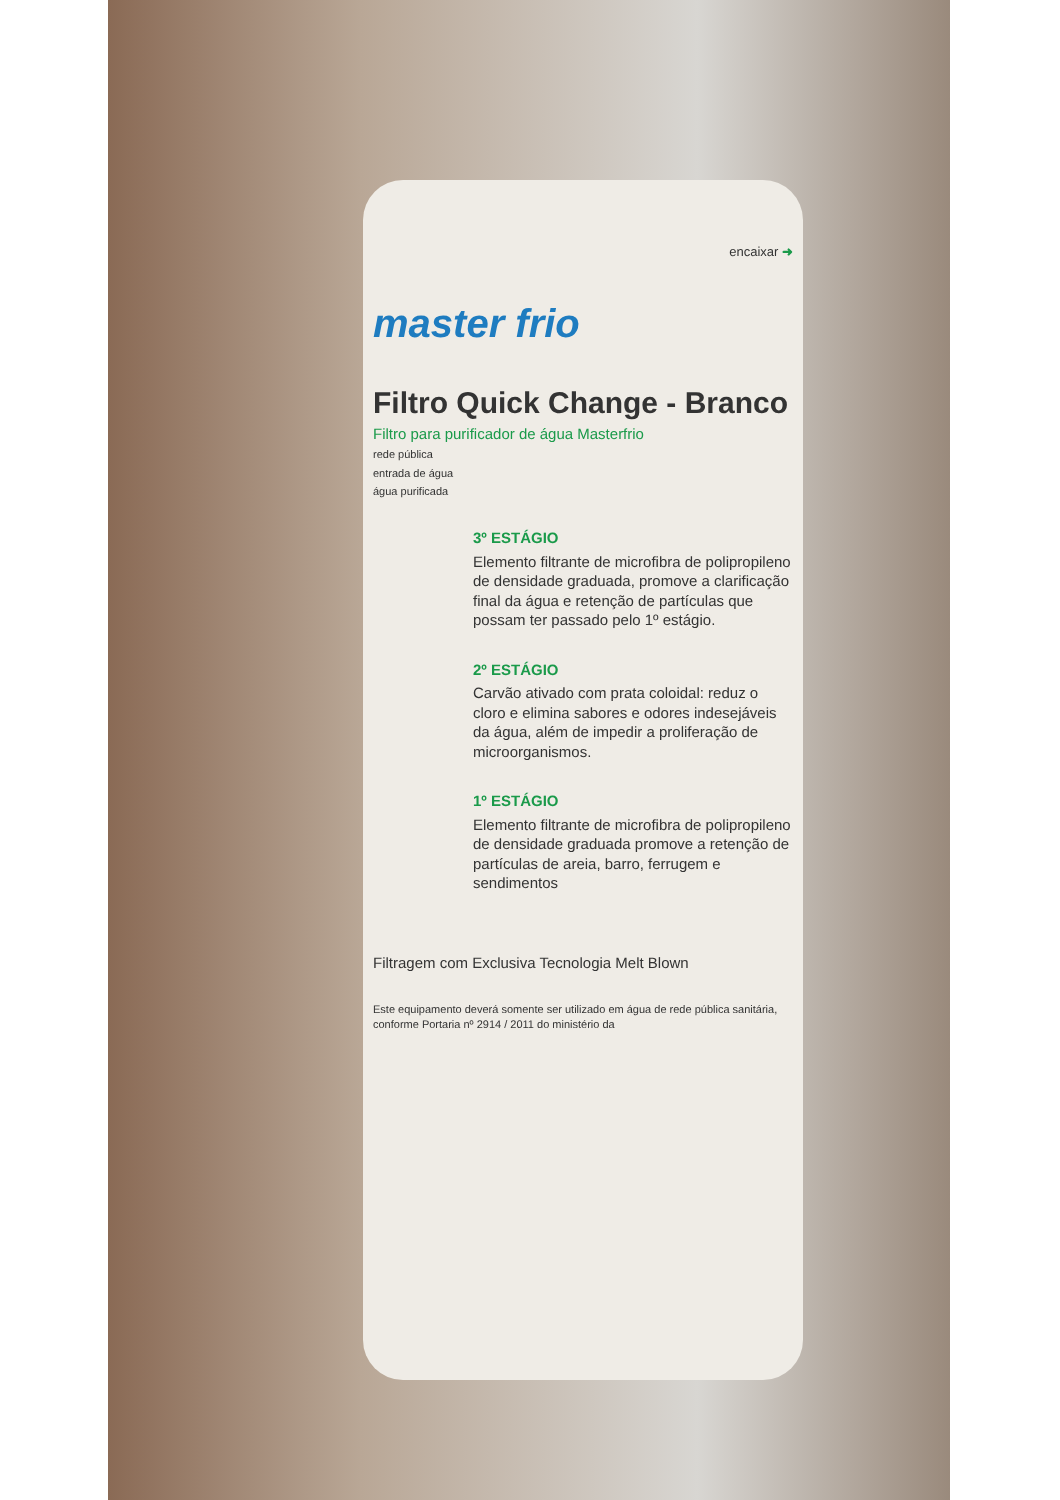encaixar ➜
master frio
Filtro Quick Change - Branco
Filtro para purificador de água Masterfrio
rede pública
entrada de água
água purificada
3º ESTÁGIO
Elemento filtrante de microfibra de polipropileno de densidade graduada, promove a clarificação final da água e retenção de partículas que possam ter passado pelo 1º estágio.
2º ESTÁGIO
Carvão ativado com prata coloidal: reduz o cloro e elimina sabores e odores indesejáveis da água, além de impedir a proliferação de microorganismos.
1º ESTÁGIO
Elemento filtrante de microfibra de polipropileno de densidade graduada promove a retenção de partículas de areia, barro, ferrugem e sendimentos
Filtragem com Exclusiva Tecnologia Melt Blown
Este equipamento deverá somente ser utilizado em água de rede pública sanitária, conforme Portaria nº 2914 / 2011 do ministério da